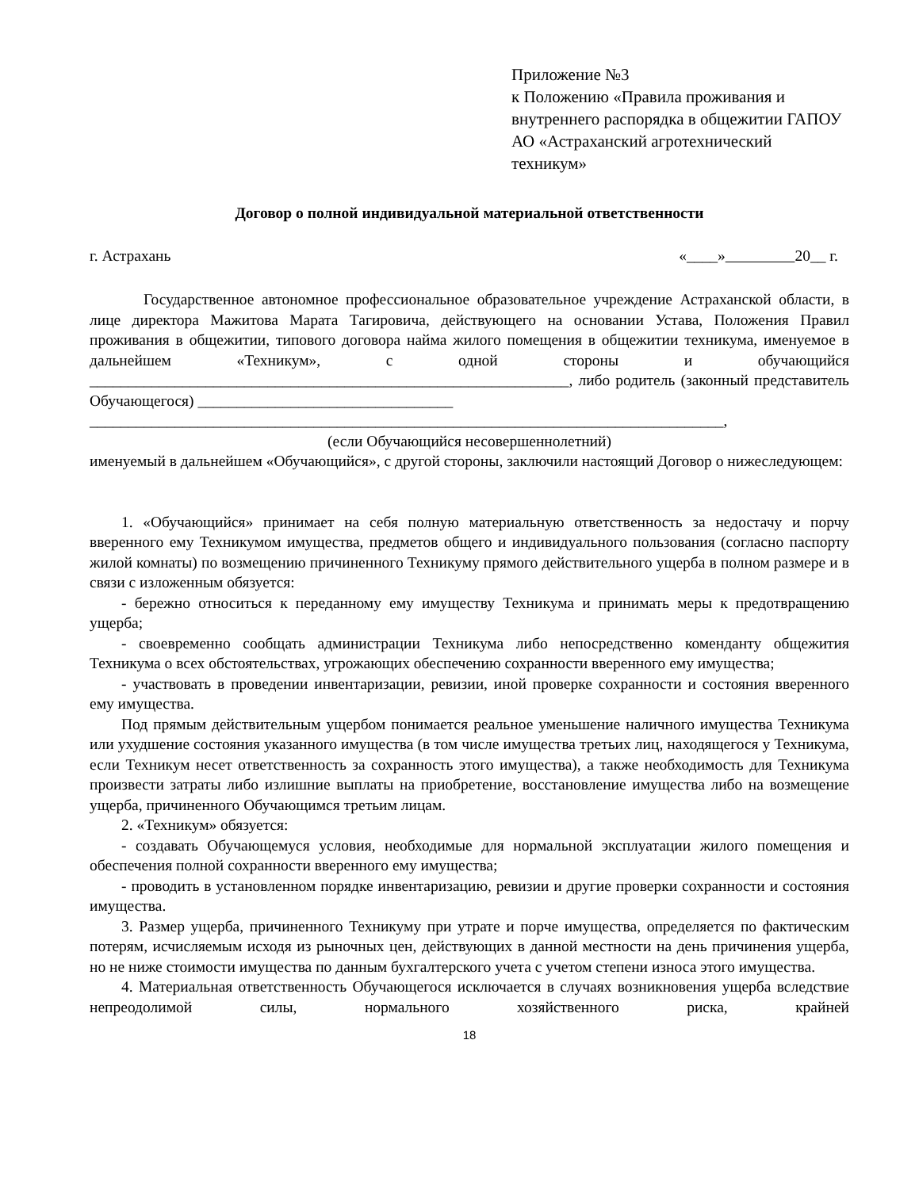Приложение №3
к Положению «Правила проживания и внутреннего распорядка в общежитии ГАПОУ АО «Астраханский агротехнический техникум»
Договор о полной индивидуальной материальной ответственности
г. Астрахань «____» 20__ г.
Государственное автономное профессиональное образовательное учреждение Астраханской области, в лице директора Мажитова Марата Тагировича, действующего на основании Устава, Положения Правил проживания в общежитии, типового договора найма жилого помещения в общежитии техникума, именуемое в дальнейшем «Техникум», с одной стороны и обучающийся ______________________________________________________________, либо родитель (законный представитель Обучающегося) _________________________________
__________________________________________________________________________________,
(если Обучающийся несовершеннолетний)
именуемый в дальнейшем «Обучающийся», с другой стороны, заключили настоящий Договор о нижеследующем:
1. «Обучающийся» принимает на себя полную материальную ответственность за недостачу и порчу вверенного ему Техникумом имущества, предметов общего и индивидуального пользования (согласно паспорту жилой комнаты) по возмещению причиненного Техникуму прямого действительного ущерба в полном размере и в связи с изложенным обязуется:
- бережно относиться к переданному ему имуществу Техникума и принимать меры к предотвращению ущерба;
- своевременно сообщать администрации Техникума либо непосредственно коменданту общежития Техникума о всех обстоятельствах, угрожающих обеспечению сохранности вверенного ему имущества;
- участвовать в проведении инвентаризации, ревизии, иной проверке сохранности и состояния вверенного ему имущества.
Под прямым действительным ущербом понимается реальное уменьшение наличного имущества Техникума или ухудшение состояния указанного имущества (в том числе имущества третьих лиц, находящегося у Техникума, если Техникум несет ответственность за сохранность этого имущества), а также необходимость для Техникума произвести затраты либо излишние выплаты на приобретение, восстановление имущества либо на возмещение ущерба, причиненного Обучающимся третьим лицам.
2. «Техникум» обязуется:
- создавать Обучающемуся условия, необходимые для нормальной эксплуатации жилого помещения и обеспечения полной сохранности вверенного ему имущества;
- проводить в установленном порядке инвентаризацию, ревизии и другие проверки сохранности и состояния имущества.
3. Размер ущерба, причиненного Техникуму при утрате и порче имущества, определяется по фактическим потерям, исчисляемым исходя из рыночных цен, действующих в данной местности на день причинения ущерба, но не ниже стоимости имущества по данным бухгалтерского учета с учетом степени износа этого имущества.
4. Материальная ответственность Обучающегося исключается в случаях возникновения ущерба вследствие непреодолимой силы, нормального хозяйственного риска, крайней
18